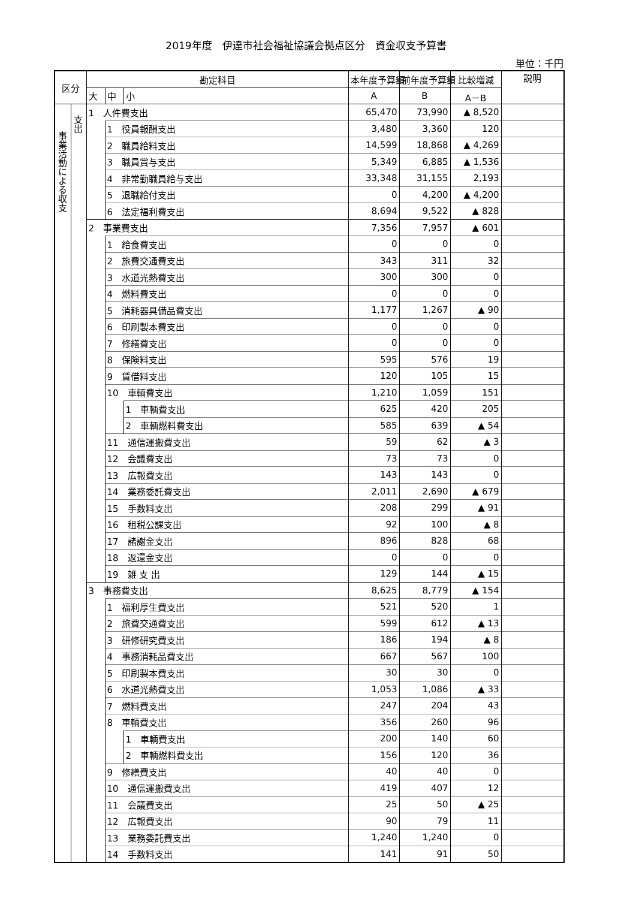2019年度　伊達市社会福祉協議会拠点区分　資金収支予算書
単位：千円
| 区分 | | 勘定科目 | | | 本年度予算額 | 前年度予算額 | 比較増減 | 説明 |
| --- | --- | --- | --- | --- | --- | --- | --- | --- |
| | | 大 | 中 | 小 | A | B | A－B | |
| 事業活動による収支 | 支出 | 1 人件費支出 | | | 65,470 | 73,990 | ▲ 8,520 | |
| | | | 1 役員報酬支出 | | 3,480 | 3,360 | 120 | |
| | | | 2 職員給料支出 | | 14,599 | 18,868 | ▲ 4,269 | |
| | | | 3 職員賞与支出 | | 5,349 | 6,885 | ▲ 1,536 | |
| | | | 4 非常勤職員給与支出 | | 33,348 | 31,155 | 2,193 | |
| | | | 5 退職給付支出 | | 0 | 4,200 | ▲ 4,200 | |
| | | | 6 法定福利費支出 | | 8,694 | 9,522 | ▲ 828 | |
| | | 2 事業費支出 | | | 7,356 | 7,957 | ▲ 601 | |
| | | | 1 給食費支出 | | 0 | 0 | 0 | |
| | | | 2 旅費交通費支出 | | 343 | 311 | 32 | |
| | | | 3 水道光熱費支出 | | 300 | 300 | 0 | |
| | | | 4 燃料費支出 | | 0 | 0 | 0 | |
| | | | 5 消耗器具備品費支出 | | 1,177 | 1,267 | ▲ 90 | |
| | | | 6 印刷製本費支出 | | 0 | 0 | 0 | |
| | | | 7 修繕費支出 | | 0 | 0 | 0 | |
| | | | 8 保険料支出 | | 595 | 576 | 19 | |
| | | | 9 賃借料支出 | | 120 | 105 | 15 | |
| | | | 10 車輌費支出 | | 1,210 | 1,059 | 151 | |
| | | | | 1 車輌費支出 | 625 | 420 | 205 | |
| | | | | 2 車輌燃料費支出 | 585 | 639 | ▲ 54 | |
| | | | 11 通信運搬費支出 | | 59 | 62 | ▲ 3 | |
| | | | 12 会議費支出 | | 73 | 73 | 0 | |
| | | | 13 広報費支出 | | 143 | 143 | 0 | |
| | | | 14 業務委託費支出 | | 2,011 | 2,690 | ▲ 679 | |
| | | | 15 手数料支出 | | 208 | 299 | ▲ 91 | |
| | | | 16 租税公課支出 | | 92 | 100 | ▲ 8 | |
| | | | 17 諸謝金支出 | | 896 | 828 | 68 | |
| | | | 18 返還金支出 | | 0 | 0 | 0 | |
| | | | 19 雑 支 出 | | 129 | 144 | ▲ 15 | |
| | | 3 事務費支出 | | | 8,625 | 8,779 | ▲ 154 | |
| | | | 1 福利厚生費支出 | | 521 | 520 | 1 | |
| | | | 2 旅費交通費支出 | | 599 | 612 | ▲ 13 | |
| | | | 3 研修研究費支出 | | 186 | 194 | ▲ 8 | |
| | | | 4 事務消耗品費支出 | | 667 | 567 | 100 | |
| | | | 5 印刷製本費支出 | | 30 | 30 | 0 | |
| | | | 6 水道光熱費支出 | | 1,053 | 1,086 | ▲ 33 | |
| | | | 7 燃料費支出 | | 247 | 204 | 43 | |
| | | | 8 車輌費支出 | | 356 | 260 | 96 | |
| | | | | 1 車輌費支出 | 200 | 140 | 60 | |
| | | | | 2 車輌燃料費支出 | 156 | 120 | 36 | |
| | | | 9 修繕費支出 | | 40 | 40 | 0 | |
| | | | 10 通信運搬費支出 | | 419 | 407 | 12 | |
| | | | 11 会議費支出 | | 25 | 50 | ▲ 25 | |
| | | | 12 広報費支出 | | 90 | 79 | 11 | |
| | | | 13 業務委託費支出 | | 1,240 | 1,240 | 0 | |
| | | | 14 手数料支出 | | 141 | 91 | 50 | |